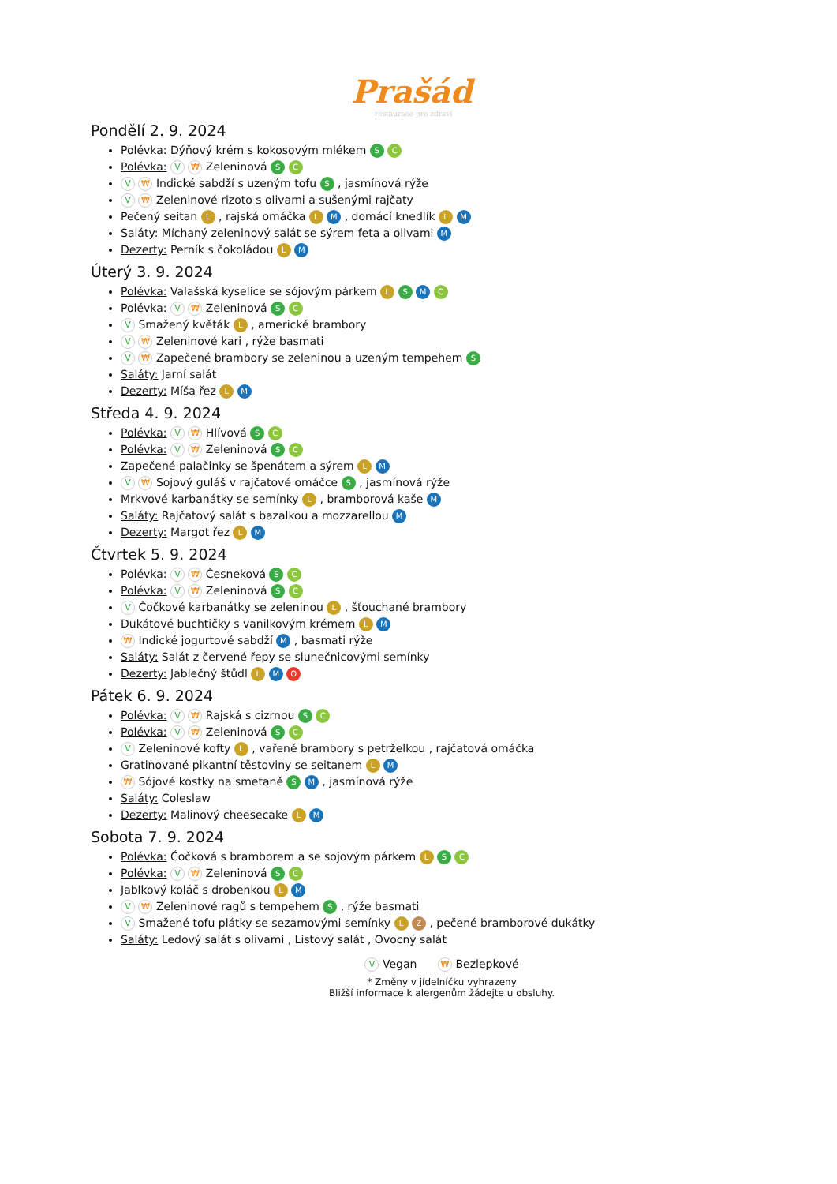Prašád
restaurace pro zdraví
Pondělí 2. 9. 2024
Polévka: Dýňový krém s kokosovým mlékem S C
Polévka: V ₩ Zeleninová S C
V ₩ Indické sabdží s uzeným tofu S , jasmínová rýže
V ₩ Zeleninové rizoto s olivami a sušenými rajčaty
Pečený seitan L , rajská omáčka L M , domácí knedlík L M
Saláty: Míchaný zeleninový salát se sýrem feta a olivami M
Dezerty: Perník s čokoládou L M
Úterý 3. 9. 2024
Polévka: Valašská kyselice se sójovým párkem L S M C
Polévka: V ₩ Zeleninová S C
V Smažený květák L , americké brambory
V ₩ Zeleninové kari , rýže basmati
V ₩ Zapečené brambory se zeleninou a uzeným tempehem S
Saláty: Jarní salát
Dezerty: Míša řez L M
Středa 4. 9. 2024
Polévka: V ₩ Hlívová S C
Polévka: V ₩ Zeleninová S C
Zapečené palačinky se špenátem a sýrem L M
V ₩ Sojový guláš v rajčatové omáčce S , jasmínová rýže
Mrkvové karbanátky se semínky L , bramborová kaše M
Saláty: Rajčatový salát s bazalkou a mozzarellou M
Dezerty: Margot řez L M
Čtvrtek 5. 9. 2024
Polévka: V ₩ Česneková S C
Polévka: V ₩ Zeleninová S C
V Čočkové karbanátky se zeleninou L , šťouchané brambory
Dukátové buchtičky s vanilkovým krémem L M
₩ Indické jogurtové sabdží M , basmati rýže
Saláty: Salát z červené řepy se slunečnicovými semínky
Dezerty: Jablečný štůdl L M O
Pátek 6. 9. 2024
Polévka: V ₩ Rajská s cizrnou S C
Polévka: V ₩ Zeleninová S C
V Zeleninové kofty L , vařené brambory s petrželkou , rajčatová omáčka
Gratinované pikantní těstoviny se seitanem L M
₩ Sójové kostky na smetaně S M , jasmínová rýže
Saláty: Coleslaw
Dezerty: Malinový cheesecake L M
Sobota 7. 9. 2024
Polévka: Čočková s bramborem a se sojovým párkem L S C
Polévka: V ₩ Zeleninová S C
Jablkový koláč s drobenkou L M
V ₩ Zeleninové ragů s tempehem S , rýže basmati
V Smažené tofu plátky se sezamovými semínky L Z , pečené bramborové dukátky
Saláty: Ledový salát s olivami , Listový salát , Ovocný salát
V Vegan ₩ Bezlepkové
* Změny v jídelníčku vyhrazeny
Bližší informace k alergenům žádejte u obsluhy.